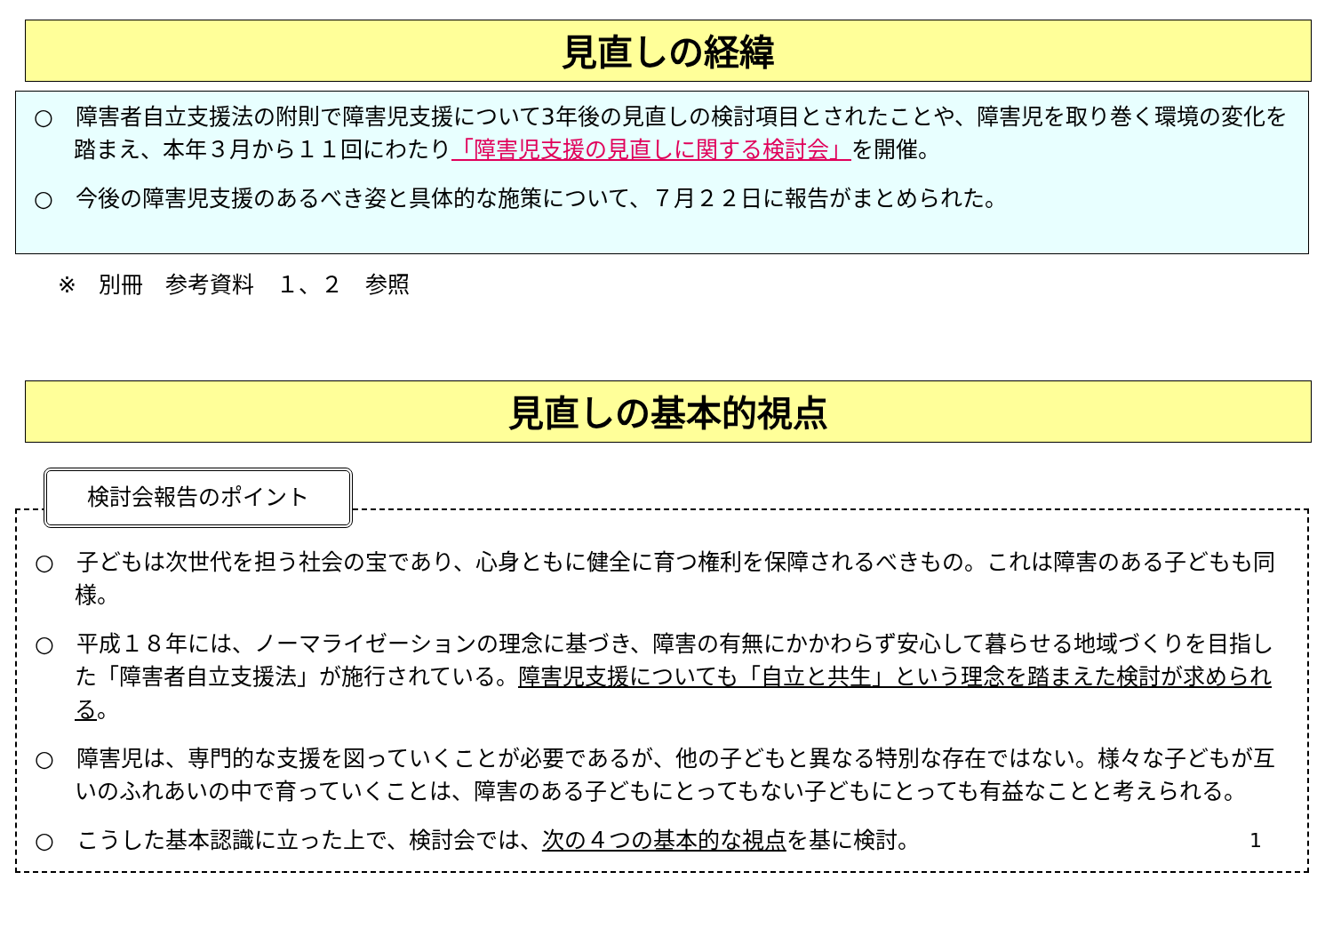見直しの経緯
○　障害者自立支援法の附則で障害児支援について3年後の見直しの検討項目とされたことや、障害児を取り巻く環境の変化を踏まえ、本年３月から１１回にわたり「障害児支援の見直しに関する検討会」を開催。
○　今後の障害児支援のあるべき姿と具体的な施策について、７月２２日に報告がまとめられた。
※　別冊　参考資料　１、２　参照
見直しの基本的視点
検討会報告のポイント
○　子どもは次世代を担う社会の宝であり、心身ともに健全に育つ権利を保障されるべきもの。これは障害のある子どもも同様。
○　平成１８年には、ノーマライゼーションの理念に基づき、障害の有無にかかわらず安心して暮らせる地域づくりを目指した「障害者自立支援法」が施行されている。障害児支援についても「自立と共生」という理念を踏まえた検討が求められる。
○　障害児は、専門的な支援を図っていくことが必要であるが、他の子どもと異なる特別な存在ではない。様々な子どもが互いのふれあいの中で育っていくことは、障害のある子どもにとってもない子どもにとっても有益なことと考えられる。
○　こうした基本認識に立った上で、検討会では、次の４つの基本的な視点を基に検討。 1